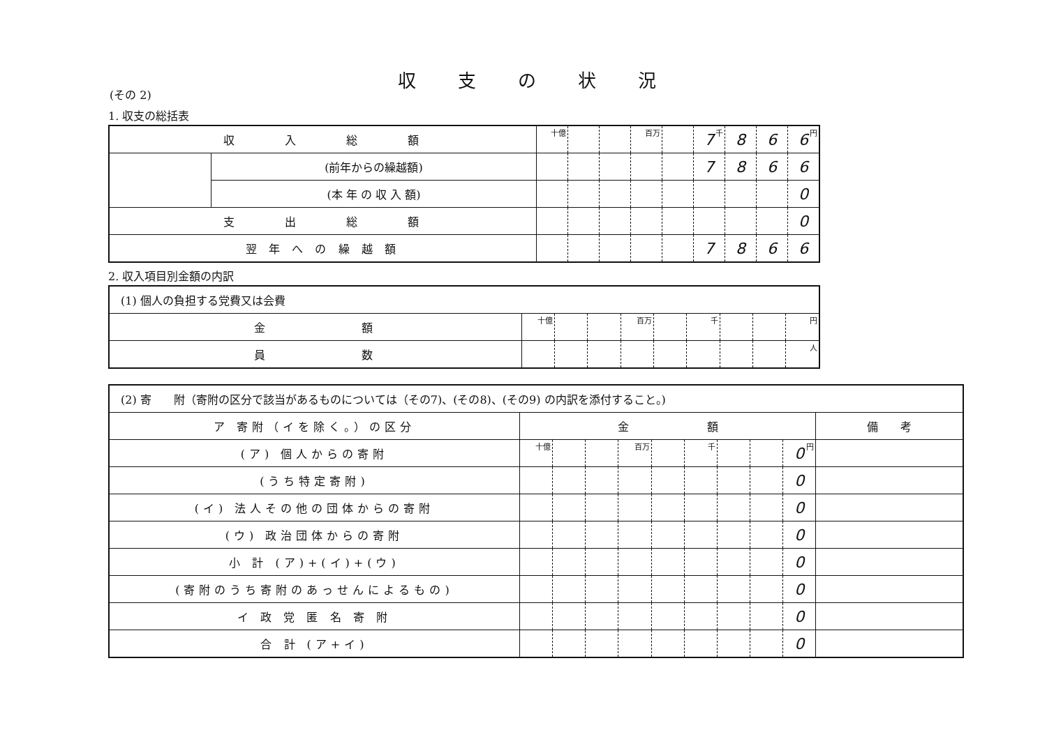収支の状況
(その 2)
1. 収支の総括表
| 収 入 総 額 | | 十億 | | | 百万 | | 7 千 | 8 | 6 | 6 円 |
| | (前年からの繰越額) | | | | | | 7 | 8 | 6 | 6 |
| | (本 年 の 収 入 額) | | | | | | | | | 0 |
| 支 出 総 額 | | | | | | | | | | 0 |
| 翌 年 へ の 繰 越 額 | | | | | | | 7 | 8 | 6 | 6 |
2. 収入項目別金額の内訳
| (1) 個人の負担する党費又は会費 | | | | | | | | | |
| 金 額 | 十億 | | | 百万 | | 千 | | | 円 |
| 員 数 | | | | | | | | | 人 |
| (2) 寄 附（寄附の区分で該当があるものについては（その7)、(その8)、(その9) の内訳を添付すること。) | | | | | | | | | | |
| ア 寄附（イを除く。）の区分 | 金 額 | | | | | | | | | 備 考 |
| (ア) 個人からの寄附 | 十億 | | | 百万 | | 千 | | | 0 円 | |
| (うち特定寄附) | | | | | | | | | 0 | |
| (イ) 法人その他の団体からの寄附 | | | | | | | | | 0 | |
| (ウ) 政治団体からの寄附 | | | | | | | | | 0 | |
| 小 計 (ア)+(イ)+(ウ) | | | | | | | | | 0 | |
| (寄附のうち寄附のあっせんによるもの) | | | | | | | | | 0 | |
| イ 政 党 匿 名 寄 附 | | | | | | | | | 0 | |
| 合 計 (ア+イ) | | | | | | | | | 0 | |